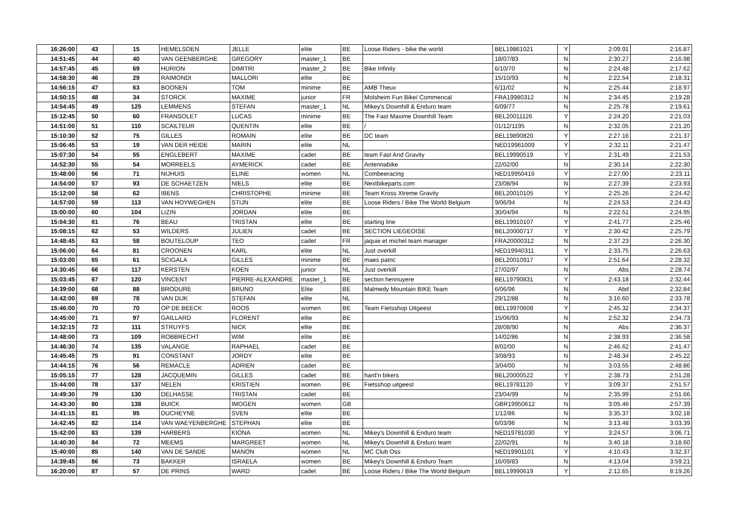| 16:26:00 | 43 | 15 | HEMELSOEN | JELLE | elite | BE | Loose Riders - bike the world | BEL19861021 | Y | 2:09.91 | 2:16.87 |
| 14:51:45 | 44 | 40 | VAN GEENBERGHE | GREGORY | master_1 | BE | | 18/07/83 | N | 2:30.27 | 2:16.98 |
| 14:57:45 | 45 | 69 | HURION | DIMITRI | master_2 | BE | Bike Infinity | 6/10/70 | N | 2:24.48 | 2:17.62 |
| 14:58:30 | 46 | 29 | RAIMONDI | MALLORI | elite | BE | | 15/10/93 | N | 2:22.54 | 2:18.31 |
| 14:56:15 | 47 | 63 | BOONEN | TOM | minime | BE | AMB Theux | 6/11/02 | N | 2:25.44 | 2:18.97 |
| 14:50:15 | 48 | 34 | STORCK | MAXIME | junior | FR | Molsheim Fun Bike/ Commencal | FRA19980312 | N | 2:34.45 | 2:19.28 |
| 14:54:45 | 49 | 125 | LEMMENS | STEFAN | master_1 | NL | Mikey's Downhill & Enduro team | 6/09/77 | N | 2:25.78 | 2:19.61 |
| 15:12:45 | 50 | 60 | FRANSOLET | LUCAS | minime | BE | The Fast Maxime Downhill Team | BEL20011126 | Y | 2:24.20 | 2:21.03 |
| 14:51:00 | 51 | 110 | SCAILTEUR | QUENTIN | elite | BE | / | 01/12/1195 | N | 2:32.05 | 2:21.20 |
| 15:10:30 | 52 | 75 | GILLES | ROMAIN | elite | BE | DC team | BEL19890820 | Y | 2:27.16 | 2:21.37 |
| 15:06:45 | 53 | 19 | VAN DER HEIDE | MARIN | elite | NL | | NED19961009 | Y | 2:32.11 | 2:21.47 |
| 15:07:30 | 54 | 55 | ENGLEBERT | MAXIME | cadet | BE | team Fast And Gravity | BEL19990519 | Y | 2:31.49 | 2:21.53 |
| 14:52:30 | 55 | 54 | MORREELS | AYMERICK | cadet | BE | Antennabike | 22/02/00 | N | 2:30.14 | 2:22.30 |
| 15:48:00 | 56 | 71 | NIJHUIS | ELINE | women | NL | Combeeracing | NED19950416 | Y | 2:27.00 | 2:23.11 |
| 14:54:00 | 57 | 93 | DE SCHAETZEN | NIELS | elite | BE | Nextbikeparts.com | 23/08/94 | N | 2:27.39 | 2:23.93 |
| 15:12:00 | 58 | 62 | IBENS | CHRISTOPHE | minime | BE | Team Kross Xtreme Gravity | BEL20010105 | Y | 2:25.26 | 2:24.42 |
| 14:57:00 | 59 | 113 | VAN HOYWEGHEN | STIJN | elite | BE | Loose Riders / Bike The World Belgium | 9/06/94 | N | 2:24.53 | 2:24.43 |
| 15:00:00 | 60 | 104 | LIZIN | JORDAN | elite | BE | | 30/04/94 | N | 2:22.51 | 2:24.95 |
| 15:04:30 | 61 | 76 | BEAU | TRISTAN | elite | BE | starting line | BEL19910107 | Y | 2:41.77 | 2:25.46 |
| 15:08:15 | 62 | 53 | WILDERS | JULIEN | cadet | BE | SECTION LIEGEOISE | BEL20000717 | Y | 2:30.42 | 2:25.79 |
| 14:48:45 | 63 | 58 | BOUTELOUP | TEO | cadet | FR | jaquie et michel team manager | FRA20000312 | N | 2:37.23 | 2:26.30 |
| 15:06:00 | 64 | 81 | CROONEN | KARL | elite | NL | Just overkill | NED19940311 | Y | 2:33.75 | 2:26.63 |
| 15:03:00 | 65 | 61 | SCIGALA | GILLES | minime | BE | maes patric | BEL20010917 | Y | 2:51.64 | 2:28.32 |
| 14:30:45 | 66 | 117 | KERSTEN | KOEN | junior | NL | Just overkill | 27/02/97 | N | Abs | 2:28.74 |
| 15:03:45 | 67 | 120 | VINCENT | PIERRE-ALEXANDRE | master_1 | BE | section hennuyere | BEL19790831 | Y | 2:43.18 | 2:32.44 |
| 14:39:00 | 68 | 88 | BRODURE | BRUNO | Elite | BE | Malmedy Mountain BIKE Team | 6/06/96 | N | Abd | 2:32.84 |
| 14:42:00 | 69 | 78 | VAN DIJK | STEFAN | elite | NL | | 29/12/88 | N | 3:16.60 | 2:33.78 |
| 15:46:00 | 70 | 70 | OP DE BEECK | ROOS | women | BE | Team Fietsshop Uitgeest | BEL19970608 | Y | 2:45.32 | 2:34.37 |
| 14:45:00 | 71 | 97 | GAILLARD | FLORENT | elite | BE | | 15/06/93 | N | 2:52.32 | 2:34.73 |
| 14:32:15 | 72 | 111 | STRUYFS | NICK | elite | BE | | 28/08/90 | N | Abs | 2:36.37 |
| 14:48:00 | 73 | 109 | ROBBRECHT | WIM | elite | BE | | 14/02/86 | N | 2:38.93 | 2:36.58 |
| 14:46:30 | 74 | 135 | VALANGE | RAPHAEL | cadet | BE | | 8/02/00 | N | 2:46.62 | 2:41.47 |
| 14:45:45 | 75 | 91 | CONSTANT | JORDY | elite | BE | | 3/08/93 | N | 2:48.34 | 2:45.22 |
| 14:44:15 | 76 | 56 | REMACLE | ADRIEN | cadet | BE | | 3/04/00 | N | 3:03.55 | 2:48.86 |
| 15:05:15 | 77 | 128 | JACQUEMIN | GILLES | cadet | BE | hard'n bikers | BEL20000522 | Y | 2:38.73 | 2:51.28 |
| 15:44:00 | 78 | 137 | NELEN | KRISTIEN | women | BE | Fietsshop uitgeest | BEL19781120 | Y | 3:09.37 | 2:51.57 |
| 14:49:30 | 79 | 130 | DELHASSE | TRISTAN | cadet | BE | | 23/04/99 | N | 2:35.99 | 2:51.66 |
| 14:43:30 | 80 | 138 | BUICK | IMOGEN | women | GB | | GBR19950612 | N | 3:05.46 | 2:57.39 |
| 14:41:15 | 81 | 95 | DUCHEYNE | SVEN | elite | BE | | 1/12/86 | N | 3:35.37 | 3:02.18 |
| 14:42:45 | 82 | 114 | VAN WAEYENBERGHE | STEPHAN | elite | BE | | 6/03/96 | N | 3:13.48 | 3:03.39 |
| 15:42:00 | 83 | 139 | HARBERS | KIONA | women | NL | Mikey's Downhill & Enduro team | NED19781030 | Y | 3:24.57 | 3:06.71 |
| 14:40:30 | 84 | 72 | MEEMS | MARGREET | women | NL | Mikey's Downhill & Enduro team | 22/02/91 | N | 3:40.18 | 3:18.60 |
| 15:40:00 | 85 | 140 | VAN DE SANDE | MANON | women | NL | MC Club Oss | NED19901101 | Y | 4:10.43 | 3:32.37 |
| 14:39:45 | 86 | 73 | BAKKER | ISRAELA | women | BE | Mikey's Downhill & Enduro Team | 16/09/83 | N | 4:13.04 | 3:59.21 |
| 16:20:00 | 87 | 57 | DE PRINS | WARD | cadet | BE | Loose Riders / Bike The World Belgium | BEL19990619 | Y | 2:12.65 | 8:19.26 |